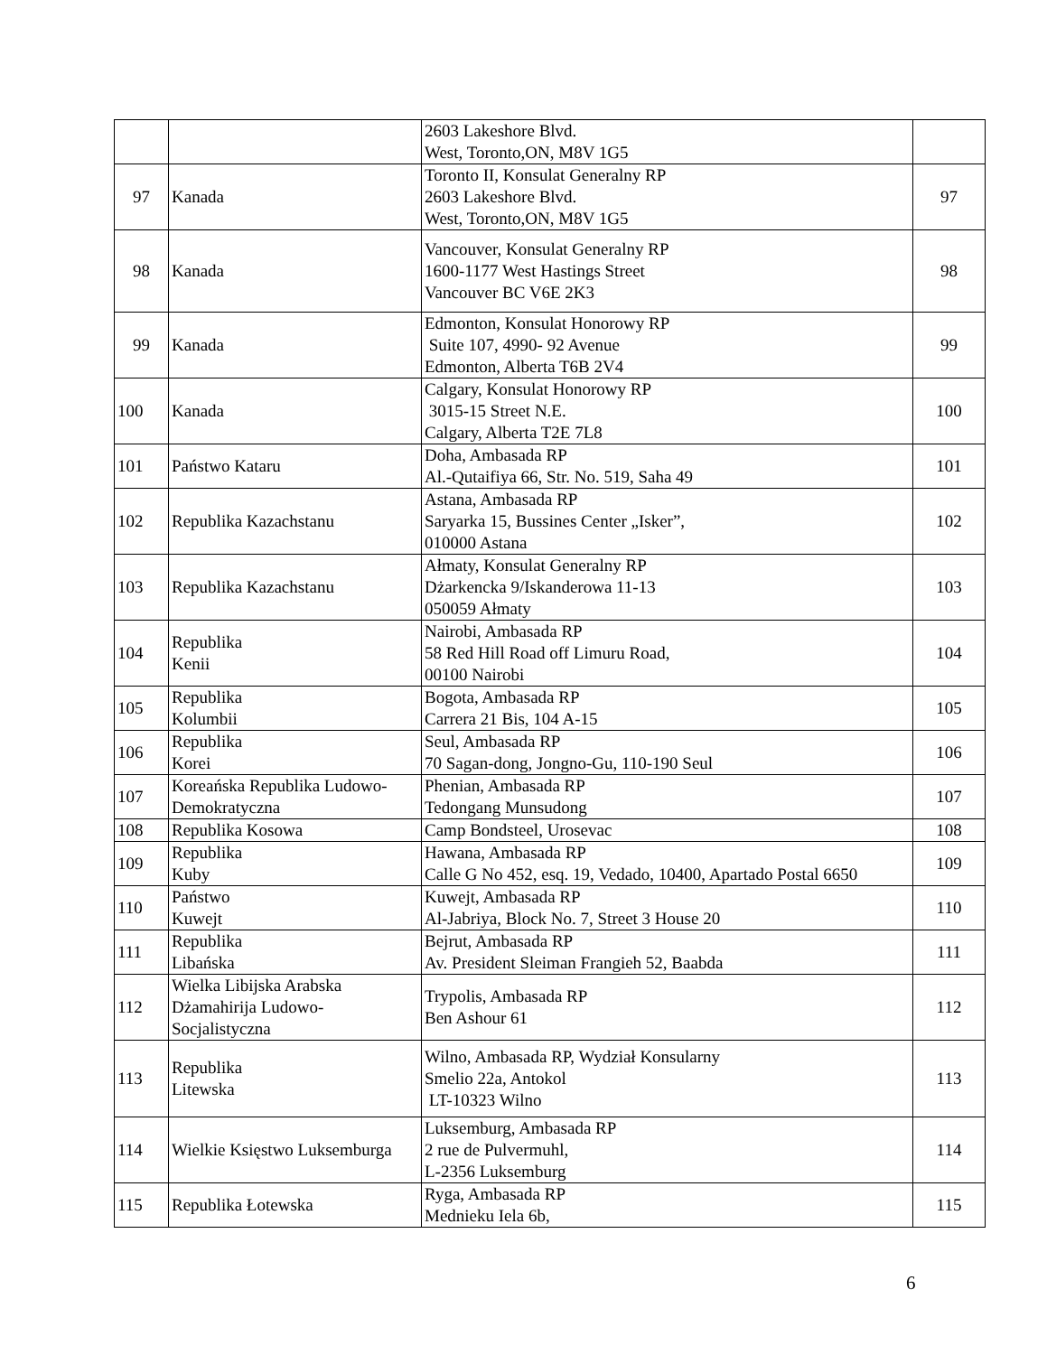| | | 2603 Lakeshore Blvd. West, Toronto,ON, M8V 1G5 | |
| 97 | Kanada | Toronto II, Konsulat Generalny RP 2603 Lakeshore Blvd. West, Toronto,ON, M8V 1G5 | 97 |
| 98 | Kanada | Vancouver, Konsulat Generalny RP 1600-1177 West Hastings Street Vancouver BC V6E 2K3 | 98 |
| 99 | Kanada | Edmonton, Konsulat Honorowy RP Suite 107, 4990- 92 Avenue Edmonton, Alberta T6B 2V4 | 99 |
| 100 | Kanada | Calgary, Konsulat Honorowy RP 3015-15 Street N.E. Calgary, Alberta T2E 7L8 | 100 |
| 101 | Państwo Kataru | Doha, Ambasada RP Al.-Qutaifiya 66, Str. No. 519, Saha 49 | 101 |
| 102 | Republika Kazachstanu | Astana, Ambasada RP Saryarka 15, Bussines Center „Isker”, 010000 Astana | 102 |
| 103 | Republika Kazachstanu | Ałmaty, Konsulat Generalny RP Dżarkencka 9/Iskanderowa 11-13 050059 Ałmaty | 103 |
| 104 | Republika Kenii | Nairobi, Ambasada RP 58 Red Hill Road off Limuru Road, 00100 Nairobi | 104 |
| 105 | Republika Kolumbii | Bogota, Ambasada RP Carrera 21 Bis, 104 A-15 | 105 |
| 106 | Republika Korei | Seul, Ambasada RP 70 Sagan-dong, Jongno-Gu, 110-190 Seul | 106 |
| 107 | Koreańska Republika Ludowo-Demokratyczna | Phenian, Ambasada RP Tedongang Munsudong | 107 |
| 108 | Republika Kosowa | Camp Bondsteel, Urosevac | 108 |
| 109 | Republika Kuby | Hawana, Ambasada RP Calle G No 452, esq. 19, Vedado, 10400, Apartado Postal 6650 | 109 |
| 110 | Państwo Kuwejt | Kuwejt, Ambasada RP Al-Jabriya, Block No. 7, Street 3 House 20 | 110 |
| 111 | Republika Libańska | Bejrut, Ambasada RP Av. President Sleiman Frangieh 52, Baabda | 111 |
| 112 | Wielka Libijska Arabska Dżamahirija Ludowo-Socjalistyczna | Trypolis, Ambasada RP Ben Ashour 61 | 112 |
| 113 | Republika Litewska | Wilno, Ambasada RP, Wydział Konsularny Smelio 22a, Antokol LT-10323 Wilno | 113 |
| 114 | Wielkie Księstwo Luksemburga | Luksemburg, Ambasada RP 2 rue de Pulvermuhl, L-2356 Luksemburg | 114 |
| 115 | Republika Łotewska | Ryga, Ambasada RP Mednieku Iela 6b, | 115 |
6